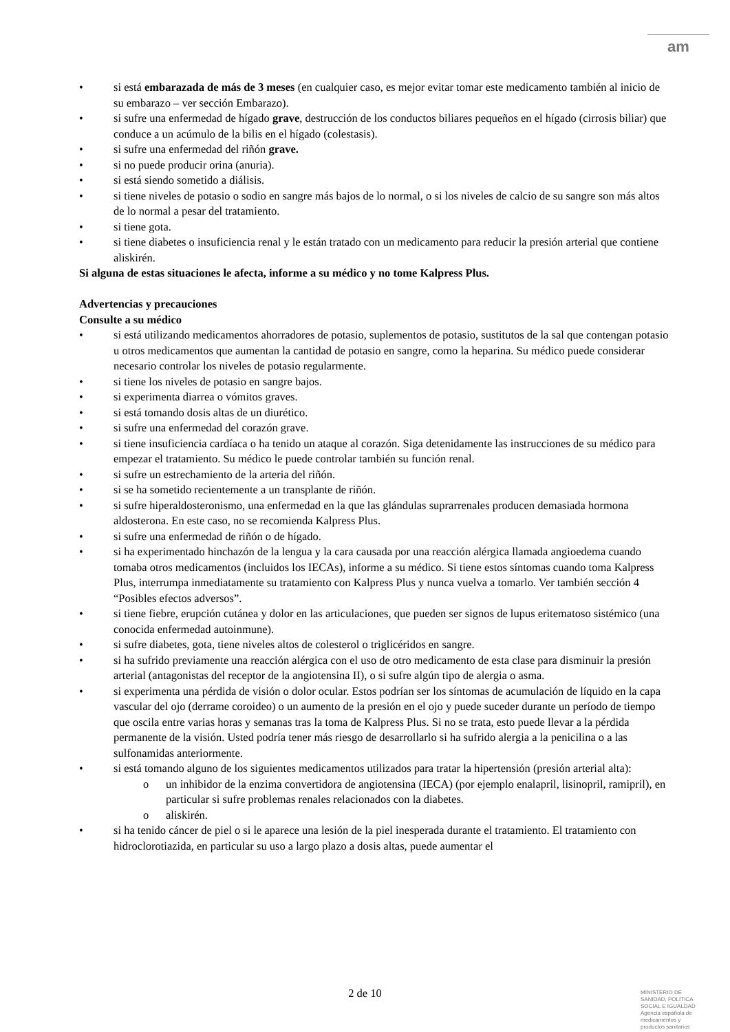am
si está embarazada de más de 3 meses (en cualquier caso, es mejor evitar tomar este medicamento también al inicio de su embarazo – ver sección Embarazo).
si sufre una enfermedad de hígado grave, destrucción de los conductos biliares pequeños en el hígado (cirrosis biliar) que conduce a un acúmulo de la bilis en el hígado (colestasis).
si sufre una enfermedad del riñón grave.
si no puede producir orina (anuria).
si está siendo sometido a diálisis.
si tiene niveles de potasio o sodio en sangre más bajos de lo normal, o si los niveles de calcio de su sangre son más altos de lo normal a pesar del tratamiento.
si tiene gota.
si tiene diabetes o insuficiencia renal y le están tratado con un medicamento para reducir la presión arterial que contiene aliskirén.
Si alguna de estas situaciones le afecta, informe a su médico y no tome Kalpress Plus.
Advertencias y precauciones
Consulte a su médico
si está utilizando medicamentos ahorradores de potasio, suplementos de potasio, sustitutos de la sal que contengan potasio u otros medicamentos que aumentan la cantidad de potasio en sangre, como la heparina. Su médico puede considerar necesario controlar los niveles de potasio regularmente.
si tiene los niveles de potasio en sangre bajos.
si experimenta diarrea o vómitos graves.
si está tomando dosis altas de un diurético.
si sufre una enfermedad del corazón grave.
si tiene insuficiencia cardíaca o ha tenido un ataque al corazón. Siga detenidamente las instrucciones de su médico para empezar el tratamiento. Su médico le puede controlar también su función renal.
si sufre un estrechamiento de la arteria del riñón.
si se ha sometido recientemente a un transplante de riñón.
si sufre hiperaldosteronismo, una enfermedad en la que las glándulas suprarrenales producen demasiada hormona aldosterona. En este caso, no se recomienda Kalpress Plus.
si sufre una enfermedad de riñón o de hígado.
si ha experimentado hinchazón de la lengua y la cara causada por una reacción alérgica llamada angioedema cuando tomaba otros medicamentos (incluidos los IECAs), informe a su médico. Si tiene estos síntomas cuando toma Kalpress Plus, interrumpa inmediatamente su tratamiento con Kalpress Plus y nunca vuelva a tomarlo. Ver también sección 4 “Posibles efectos adversos”.
si tiene fiebre, erupción cutánea y dolor en las articulaciones, que pueden ser signos de lupus eritematoso sistémico (una conocida enfermedad autoinmune).
si sufre diabetes, gota, tiene niveles altos de colesterol o triglicéridos en sangre.
si ha sufrido previamente una reacción alérgica con el uso de otro medicamento de esta clase para disminuir la presión arterial (antagonistas del receptor de la angiotensina II), o si sufre algún tipo de alergia o asma.
si experimenta una pérdida de visión o dolor ocular. Estos podrían ser los síntomas de acumulación de líquido en la capa vascular del ojo (derrame coroideo) o un aumento de la presión en el ojo y puede suceder durante un período de tiempo que oscila entre varias horas y semanas tras la toma de Kalpress Plus. Si no se trata, esto puede llevar a la pérdida permanente de la visión. Usted podría tener más riesgo de desarrollarlo si ha sufrido alergia a la penicilina o a las sulfonamidas anteriormente.
si está tomando alguno de los siguientes medicamentos utilizados para tratar la hipertensión (presión arterial alta):
un inhibidor de la enzima convertidora de angiotensina (IECA) (por ejemplo enalapril, lisinopril, ramipril), en particular si sufre problemas renales relacionados con la diabetes.
aliskirén.
si ha tenido cáncer de piel o si le aparece una lesión de la piel inesperada durante el tratamiento. El tratamiento con hidroclorotiazida, en particular su uso a largo plazo a dosis altas, puede aumentar el
2 de 10
MINISTERIO DE
SANIDAD, POLITICA
SOCIAL E IGUALDAD
Agencia española de
medicamentos y
productos sanitarios